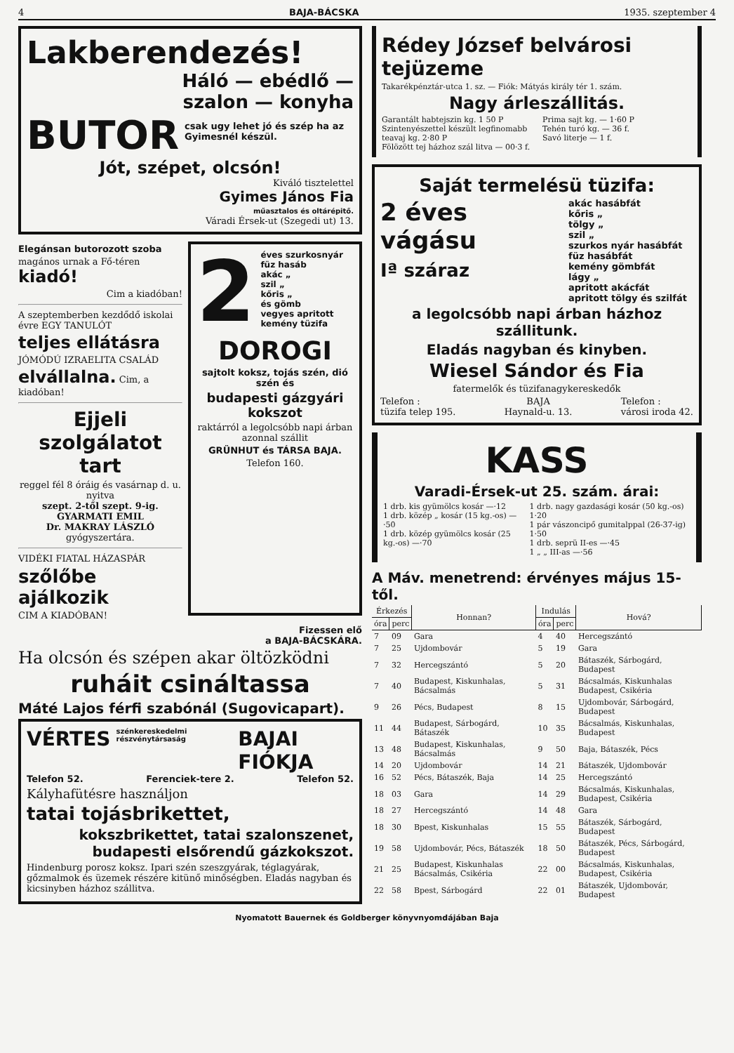4 BAJA-BÁCSKA 1935. szeptember 4
Lakberendezés!
Háló — ebédlő —
szalon — konyha
BUTOR csak ugy lehet jó és szép ha az Gyimesnél készül.
Jót, szépet, olcsón!
Kiváló tisztelettel
Gyimes János Fia
műasztalos és oltárépitő.
Váradi Érsek-ut (Szegedi ut) 13.
Elegánsan butorozott szoba
magános urnak a Fő-téren kiadó!
Cim a kiadóban!
A szeptemberben kezdődő iskolai évre EGY TANULÓT
teljes ellátásra
JÓMÓDÚ IZRAELITA CSALÁD
elvállalna. Cim, a kiadóban!
Ejjeli szolgálatot tart
reggel fél 8 óráig és vasárnap d. u. nyitva
szept. 2-től szept. 9-ig.
GYARMATI EMIL
Dr. MAKRAY LÁSZLÓ
gyógyszertára.
VIDÉKI FIATAL HÁZASPÁR
szőlőbe ajálkozik
CIM A KIADÓBAN!
2 éves szurkosnyár
füz hasáb
akác „
szil „
kőris „
és gömb
vegyes apritott
kemény tüzifa
DOROGI
sajtolt koksz, tojás szén, dió szén és
budapesti gázgyári kokszot
raktárról a legolcsóbb napi árban azonnal szállit
GRÜNHUT és TÁRSA BAJA.
Telefon 160.
Fizessen elő
a BAJA-BÁCSKÁRA.
Ha olcsón és szépen akar öltözködni
ruháit csináltassa
Máté Lajos férfi szabónál (Sugovicapart).
VÉRTES szénkereskedelmi részvénytársaság BAJAI FIÓKJA
Telefon 52. Ferenciek-tere 2. Telefon 52.
Kályhafütésre használjon
tatai tojásbrikettet,
kokszbrikettet, tatai szalonszenet, budapesti elsőrendű gázkokszot.
Hindenburg porosz koksz. Ipari szén szeszgyárak, téglagyárak, gőzmalmok és üzemek részére kitünő minőségben. Eladás nagyban és kicsinyben házhoz szállitva.
Rédey József belvárosi tejüzeme
Takarékpénztár-utca 1. sz. — Fiók: Mátyás király tér 1. szám.
Nagy árleszállitás.
Garantált habtejszin kg. 1 50 P
Szintenyészettel készült legfinomabb teavaj kg. 2·80 P
Fölözött tej házhoz szál litva — 00·3 f.
Prima sajt kg. — 1·60 P
Tehén turó kg. — 36 f.
Savó literje — 1 f.
Saját termelésü tüzifa:
2 éves
vágásu
Iª száraz
akác hasábfát
kőris „
tölgy „
szil „
szurkos nyár hasábfát
füz hasábfát
kemény gömbfát
lágy „
apritott akácfát
apritott tölgy és szilfát
a legolcsóbb napi árban házhoz szállitunk.
Eladás nagyban és kinyben.
Wiesel Sándor és Fia
fatermelők és tüzifanagykereskedők
Telefon :
tüzifa telep 195. BAJA
Haynald-u. 13. Telefon :
városi iroda 42.
KASS
Varadi-Érsek-ut 25. szám. árai:
1 drb. kis gyümölcs kosár —·12
1 drb. közép „ kosár (15 kg.-os) —·50
1 drb. közép gyümölcs kosár (25 kg.-os) —·70
1 drb. nagy gazdasági kosár (50 kg.-os) 1·20
1 pár vászoncipő gumitalppal (26-37-ig) 1·50
1 drb. seprü II-es —·45
1 „ „ III-as —·56
A Máv. menetrend: érvényes május 15-től.
| Érkezés | | Honnan? | Indulás | | Hová? |
| --- | --- | --- | --- | --- | --- |
| óra | perc | | óra | perc | |
| 7 | 09 | Gara | 4 | 40 | Hercegszántó |
| 7 | 25 | Ujdombovár | 5 | 19 | Gara |
| 7 | 32 | Hercegszántó | 5 | 20 | Bátaszék, Sárbogárd, Budapest |
| 7 | 40 | Budapest, Kiskunhalas, Bácsalmás | 5 | 31 | Bácsalmás, Kiskunhalas Budapest, Csikéria |
| 9 | 26 | Pécs, Budapest | 8 | 15 | Ujdombovár, Sárbogárd, Budapest |
| 11 | 44 | Budapest, Sárbogárd, Bátaszék | 10 | 35 | Bácsalmás, Kiskunhalas, Budapest |
| 13 | 48 | Budapest, Kiskunhalas, Bácsalmás | 9 | 50 | Baja, Bátaszék, Pécs |
| 14 | 20 | Ujdombovár | 14 | 21 | Bátaszék, Ujdombovár |
| 16 | 52 | Pécs, Bátaszék, Baja | 14 | 25 | Hercegszántó |
| 18 | 03 | Gara | 14 | 29 | Bácsalmás, Kiskunhalas, Budapest, Csikéria |
| 18 | 27 | Hercegszántó | 14 | 48 | Gara |
| 18 | 30 | Bpest, Kiskunhalas | 15 | 55 | Bátaszék, Sárbogárd, Budapest |
| 19 | 58 | Ujdombovár, Pécs, Bátaszék | 18 | 50 | Bátaszék, Pécs, Sárbogárd, Budapest |
| 21 | 25 | Budapest, Kiskunhalas Bácsalmás, Csikéria | 22 | 00 | Bácsalmás, Kiskunhalas, Budapest, Csikéria |
| 22 | 58 | Bpest, Sárbogárd | 22 | 01 | Bátaszék, Ujdombovár, Budapest |
Nyomatott Bauernek és Goldberger könyvnyomdájában Baja